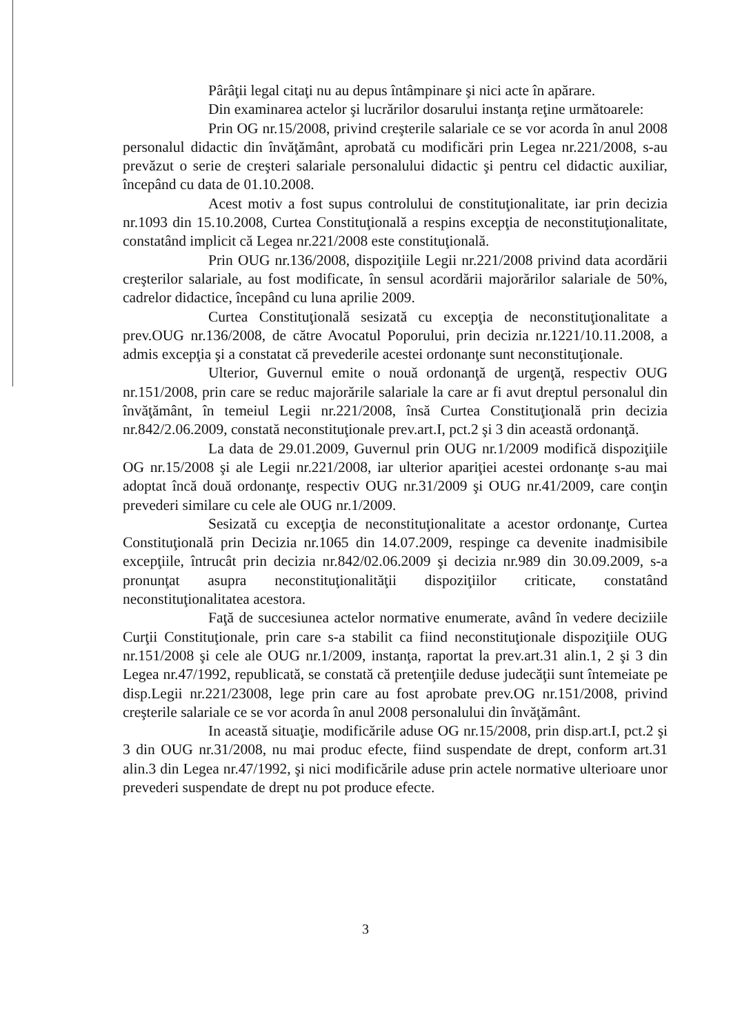Pârâţii legal citaţi nu au depus întâmpinare şi nici acte în apărare.
Din examinarea actelor şi lucrărilor dosarului instanţa reţine următoarele:
Prin OG nr.15/2008, privind creşterile salariale ce se vor acorda în anul 2008 personalul didactic din învăţământ, aprobată cu modificări prin Legea nr.221/2008, s-au prevăzut o serie de creşteri salariale personalului didactic şi pentru cel didactic auxiliar, începând cu data de 01.10.2008.
Acest motiv a fost supus controlului de constituţionalitate, iar prin decizia nr.1093 din 15.10.2008, Curtea Constituţională a respins excepţia de neconstituţionalitate, constatând implicit că Legea nr.221/2008 este constituţională.
Prin OUG nr.136/2008, dispoziţiile Legii nr.221/2008 privind data acordării creşterilor salariale, au fost modificate, în sensul acordării majorărilor salariale de 50%, cadrelor didactice, începând cu luna aprilie 2009.
Curtea Constituţională sesizată cu excepţia de neconstituţionalitate a prev.OUG nr.136/2008, de către Avocatul Poporului, prin decizia nr.1221/10.11.2008, a admis excepţia şi a constatat că prevederile acestei ordonanţe sunt neconstituţionale.
Ulterior, Guvernul emite o nouă ordonanţă de urgenţă, respectiv OUG nr.151/2008, prin care se reduc majorările salariale la care ar fi avut dreptul personalul din învăţământ, în temeiul Legii nr.221/2008, însă Curtea Constituţională prin decizia nr.842/2.06.2009, constată neconstituţionale prev.art.I, pct.2 şi 3 din această ordonanţă.
La data de 29.01.2009, Guvernul prin OUG nr.1/2009 modifică dispoziţiile OG nr.15/2008 şi ale Legii nr.221/2008, iar ulterior apariţiei acestei ordonanţe s-au mai adoptat încă două ordonanţe, respectiv OUG nr.31/2009 şi OUG nr.41/2009, care conţin prevederi similare cu cele ale OUG nr.1/2009.
Sesizată cu excepţia de neconstituţionalitate a acestor ordonanţe, Curtea Constituţională prin Decizia nr.1065 din 14.07.2009, respinge ca devenite inadmisibile excepţiile, întrucât prin decizia nr.842/02.06.2009 şi decizia nr.989 din 30.09.2009, s-a pronunţat asupra neconstituţionalităţii dispoziţiilor criticate, constatând neconstituţionalitatea acestora.
Faţă de succesiunea actelor normative enumerate, având în vedere deciziile Curţii Constituţionale, prin care s-a stabilit ca fiind neconstituţionale dispoziţiile OUG nr.151/2008 şi cele ale OUG nr.1/2009, instanţa, raportat la prev.art.31 alin.1, 2 şi 3 din Legea nr.47/1992, republicată, se constată că pretenţiile deduse judecăţii sunt întemeiate pe disp.Legii nr.221/23008, lege prin care au fost aprobate prev.OG nr.151/2008, privind creşterile salariale ce se vor acorda în anul 2008 personalului din învăţământ.
In această situaţie, modificările aduse OG nr.15/2008, prin disp.art.I, pct.2 şi 3 din OUG nr.31/2008, nu mai produc efecte, fiind suspendate de drept, conform art.31 alin.3 din Legea nr.47/1992, şi nici modificările aduse prin actele normative ulterioare unor prevederi suspendate de drept nu pot produce efecte.
3